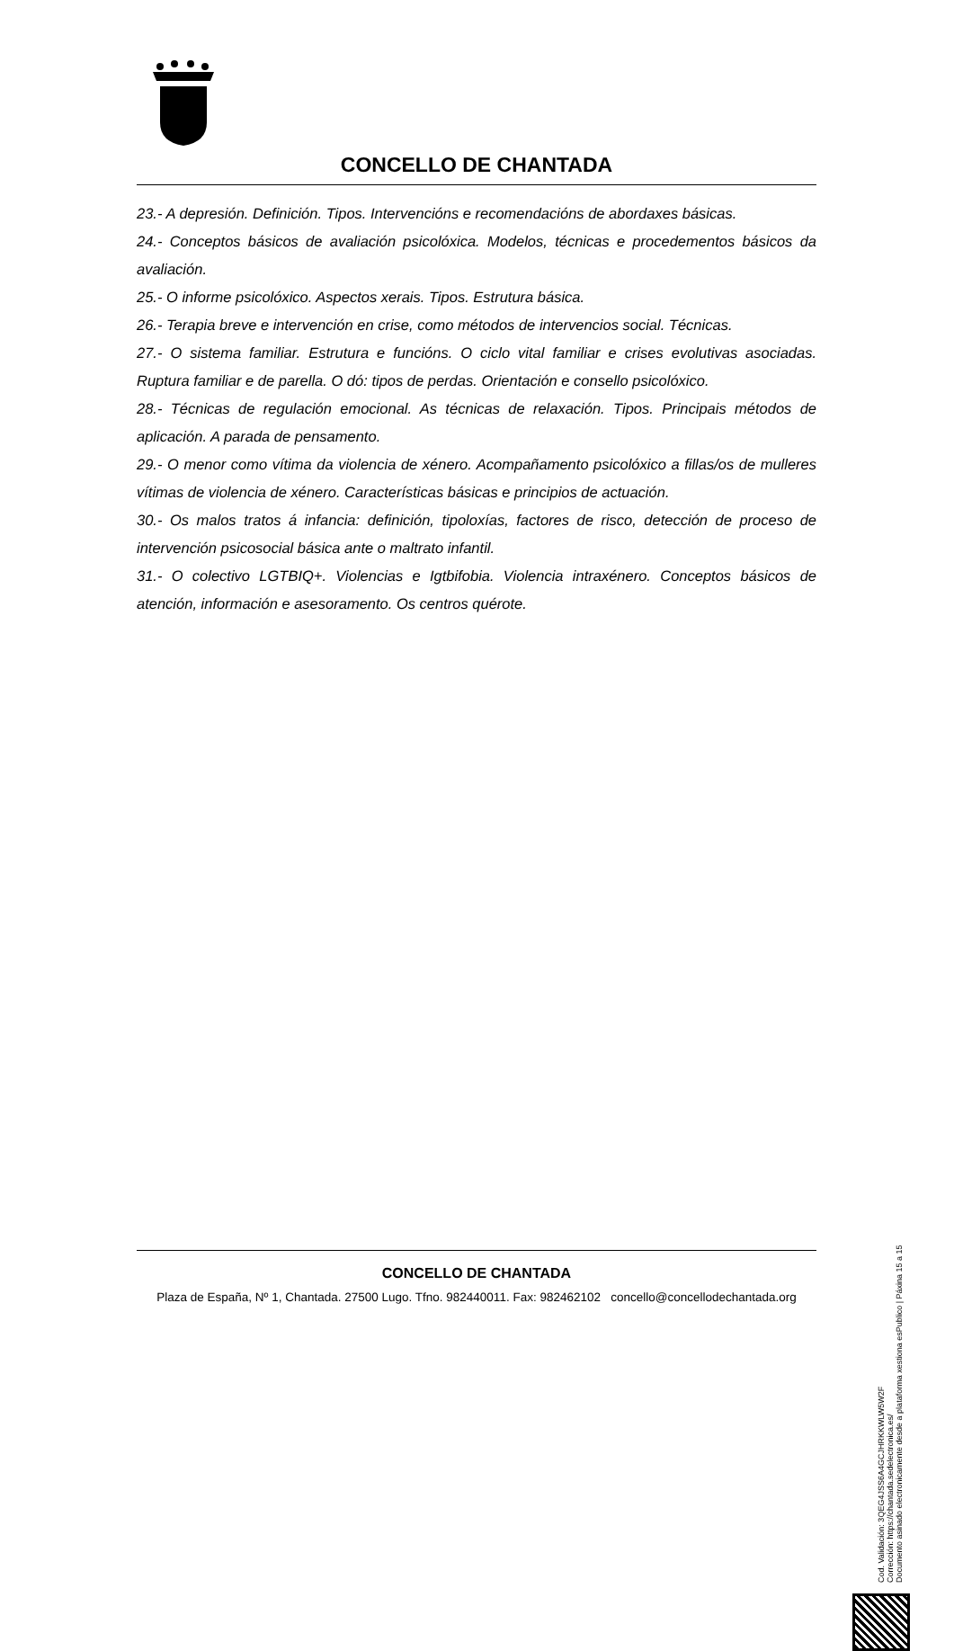CONCELLO DE CHANTADA
23.- A depresión. Definición. Tipos. Intervencións e recomendacións de abordaxes básicas.
24.- Conceptos básicos de avaliación psicolóxica. Modelos, técnicas e procedementos básicos da avaliación.
25.- O informe psicolóxico. Aspectos xerais. Tipos. Estrutura básica.
26.- Terapia breve e intervención en crise, como métodos de intervencios social. Técnicas.
27.- O sistema familiar. Estrutura e funcións. O ciclo vital familiar e crises evolutivas asociadas. Ruptura familiar e de parella. O dó: tipos de perdas. Orientación e consello psicolóxico.
28.- Técnicas de regulación emocional. As técnicas de relaxación. Tipos. Principais métodos de aplicación. A parada de pensamento.
29.- O menor como vítima da violencia de xénero. Acompañamento psicolóxico a fillas/os de mulleres vítimas de violencia de xénero. Características básicas e principios de actuación.
30.- Os malos tratos á infancia: definición, tipoloxías, factores de risco, detección de proceso de intervención psicosocial básica ante o maltrato infantil.
31.- O colectivo LGTBIQ+. Violencias e Igtbifobia. Violencia intraxénero. Conceptos básicos de atención, información e asesoramento. Os centros quérote.
CONCELLO DE CHANTADA
Plaza de España, Nº 1, Chantada. 27500 Lugo. Tfno. 982440011. Fax: 982462102 concello@concellodechantada.org
Cod. Validación: 3QEG4JSS6A4GCJHRKKWLW5W2F
Corrección: https://chantada.sedelectronica.es/
Documento asinado electronicamente desde a plataforma xestiona esPublico | Páxina 15 a 15